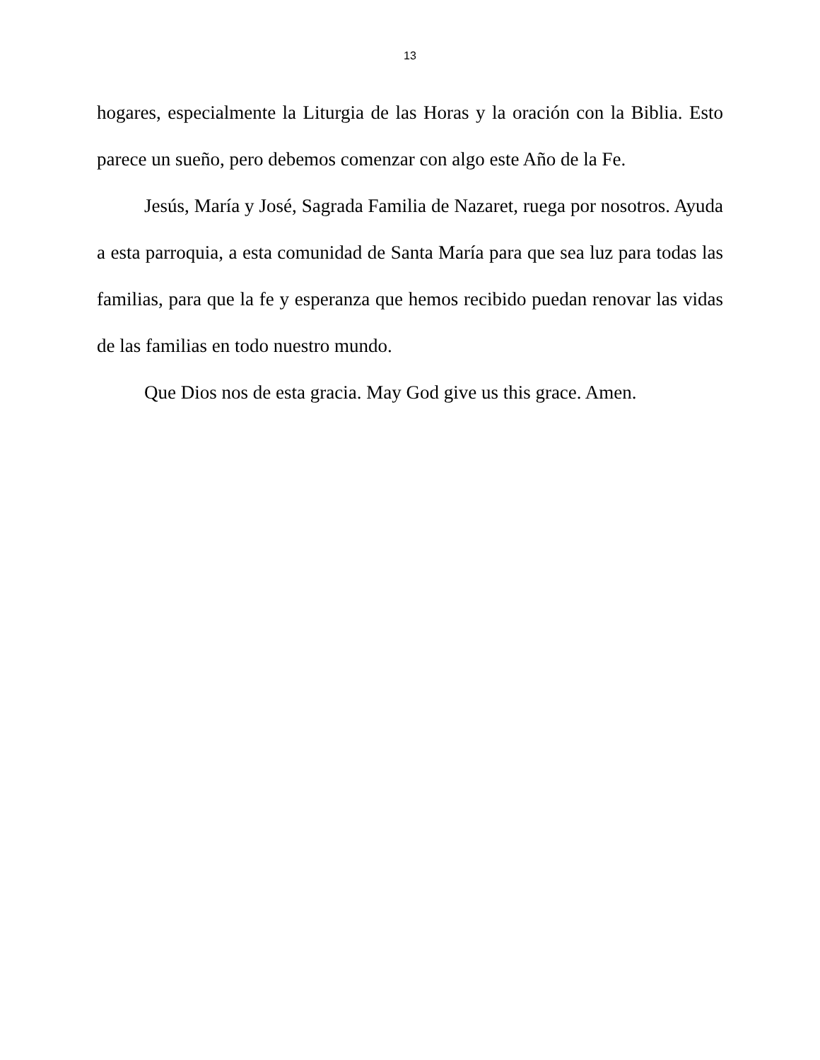13
hogares, especialmente la Liturgia de las Horas y la oración con la Biblia. Esto parece un sueño, pero debemos comenzar con algo este Año de la Fe.
Jesús, María y José, Sagrada Familia de Nazaret, ruega por nosotros. Ayuda a esta parroquia, a esta comunidad de Santa María para que sea luz para todas las familias, para que la fe y esperanza que hemos recibido puedan renovar las vidas de las familias en todo nuestro mundo.
Que Dios nos de esta gracia. May God give us this grace. Amen.